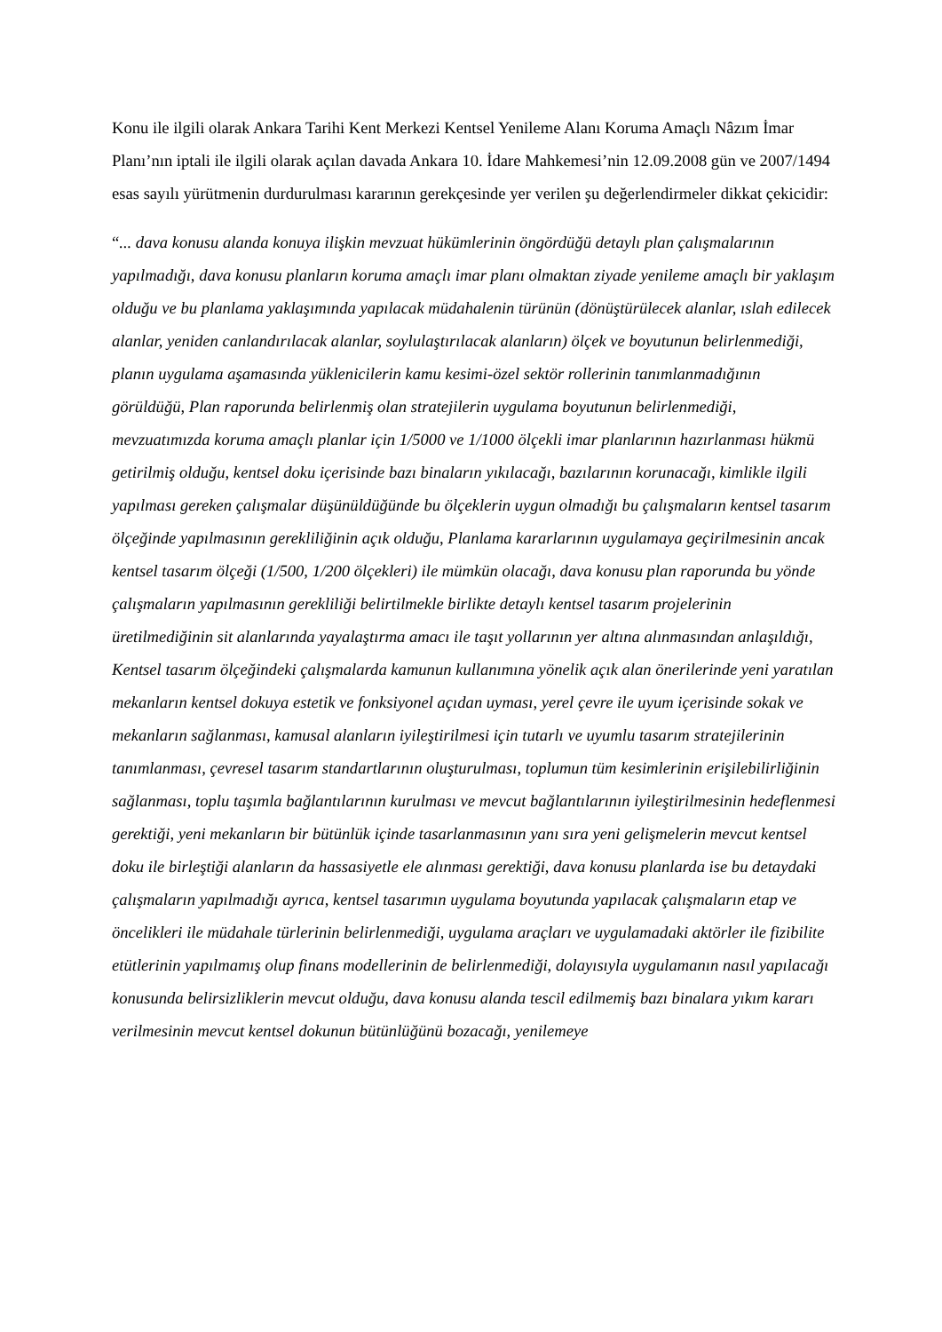Konu ile ilgili olarak Ankara Tarihi Kent Merkezi Kentsel Yenileme Alanı Koruma Amaçlı Nâzım İmar Planı’nın iptali ile ilgili olarak açılan davada Ankara 10. İdare Mahkemesi’nin 12.09.2008 gün ve 2007/1494 esas sayılı yürütmenin durdurulması kararının gerekçesinde yer verilen şu değerlendirmeler dikkat çekicidir:
“... dava konusu alanda konuya ilişkin mevzuat hükümlerinin öngördüğü detaylı plan çalışmalarının yapılmadığı, dava konusu planların koruma amaçlı imar planı olmaktan ziyade yenileme amaçlı bir yaklaşım olduğu ve bu planlama yaklaşımında yapılacak müdahalenin türünün (dönüştürülecek alanlar, ıslah edilecek alanlar, yeniden canlandırılacak alanlar, soylulaştırılacak alanların) ölçek ve boyutunun belirlenmediği, planın uygulama aşamasında yüklenicilerin kamu kesimi-özel sektör rollerinin tanımlanmadığının görüldüğü, Plan raporunda belirlenmiş olan stratejilerin uygulama boyutunun belirlenmediği, mevzuatımızda koruma amaçlı planlar için 1/5000 ve 1/1000 ölçekli imar planlarının hazırlanması hükmü getirilmiş olduğu, kentsel doku içerisinde bazı binaların yıkılacağı, bazılarının korunacağı, kimlikle ilgili yapılması gereken çalışmalar düşünüldüğünde bu ölçeklerin uygun olmadığı bu çalışmaların kentsel tasarım ölçeğinde yapılmasının gerekliliğinin açık olduğu, Planlama kararlarının uygulamaya geçirilmesinin ancak kentsel tasarım ölçeği (1/500, 1/200 ölçekleri) ile mümkün olacağı, dava konusu plan raporunda bu yönde çalışmaların yapılmasının gerekliliği belirtilmekle birlikte detaylı kentsel tasarım projelerinin üretilmediğinin sit alanlarında yayalaştırma amacı ile taşıt yollarının yer altına alınmasından anlaşıldığı, Kentsel tasarım ölçeğindeki çalışmalarda kamunun kullanımına yönelik açık alan önerilerinde yeni yaratılan mekanların kentsel dokuya estetik ve fonksiyonel açıdan uyması, yerel çevre ile uyum içerisinde sokak ve mekanların sağlanması, kamusal alanların iyileştirilmesi için tutarlı ve uyumlu tasarım stratejilerinin tanımlanması, çevresel tasarım standartlarının oluşturulması, toplumun tüm kesimlerinin erişilebilirliğinin sağlanması, toplu taşımla bağlantılarının kurulması ve mevcut bağlantılarının iyileştirilmesinin hedeflenmesi gerektiği, yeni mekanların bir bütünlük içinde tasarlanmasının yanı sıra yeni gelişmelerin mevcut kentsel doku ile birleştiği alanların da hassasiyetle ele alınması gerektiği, dava konusu planlarda ise bu detaydaki çalışmaların yapılmadığı ayrıca, kentsel tasarımın uygulama boyutunda yapılacak çalışmaların etap ve öncelikleri ile müdahale türlerinin belirlenmediği, uygulama araçları ve uygulamadaki aktörler ile fizibilite etütlerinin yapılmamış olup finans modellerinin de belirlenmediği, dolayısıyla uygulamanın nasıl yapılacağı konusunda belirsizliklerin mevcut olduğu, dava konusu alanda tescil edilmemiş bazı binalara yıkım kararı verilmesinin mevcut kentsel dokunun bütünlüğünü bozacağı, yenilemeye